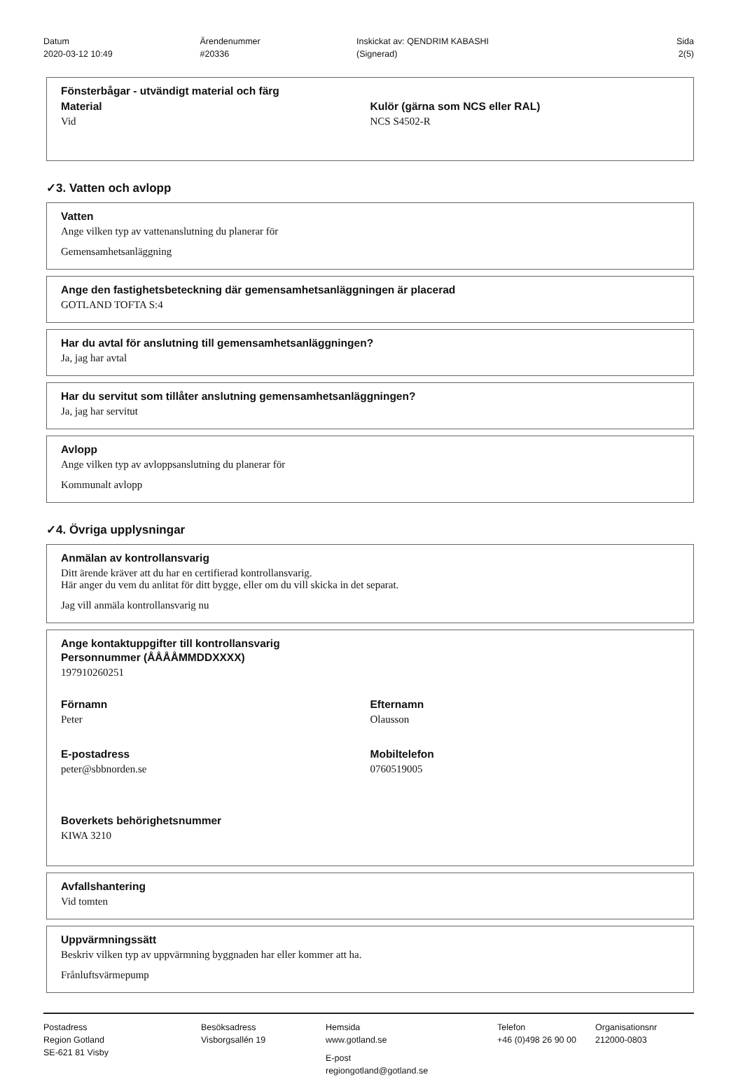Datum
2020-03-12 10:49
Ärendenummer
#20336
Inskickat av: QENDRIM KABASHI
(Signerad)
Sida
2(5)
Fönsterbågar - utvändigt material och färg
Material
Vid
Kulör (gärna som NCS eller RAL)
NCS S4502-R
✓3. Vatten och avlopp
Vatten
Ange vilken typ av vattenanslutning du planerar för
Gemensamhetsanläggning
Ange den fastighetsbeteckning där gemensamhetsanläggningen är placerad
GOTLAND TOFTA S:4
Har du avtal för anslutning till gemensamhetsanläggningen?
Ja, jag har avtal
Har du servitut som tillåter anslutning gemensamhetsanläggningen?
Ja, jag har servitut
Avlopp
Ange vilken typ av avloppsanslutning du planerar för
Kommunalt avlopp
✓4. Övriga upplysningar
Anmälan av kontrollansvarig
Ditt ärende kräver att du har en certifierad kontrollansvarig.
Här anger du vem du anlitat för ditt bygge, eller om du vill skicka in det separat.
Jag vill anmäla kontrollansvarig nu
Ange kontaktuppgifter till kontrollansvarig
Personnummer (ÅÅÅÅMMDDXXXX)
197910260251
Förnamn
Peter
Efternamn
Olausson
E-postadress
peter@sbbnorden.se
Mobiltelefon
0760519005
Boverkets behörighetsnummer
KIWA 3210
Avfallshantering
Vid tomten
Uppvärmningssätt
Beskriv vilken typ av uppvärmning byggnaden har eller kommer att ha.
Frånluftsvärmepump
Postadress
Region Gotland
SE-621 81 Visby
Besöksadress
Visborgsallén 19
Hemsida
www.gotland.se
E-post
regiongotland@gotland.se
Telefon
+46 (0)498 26 90 00
Organisationsnr
212000-0803